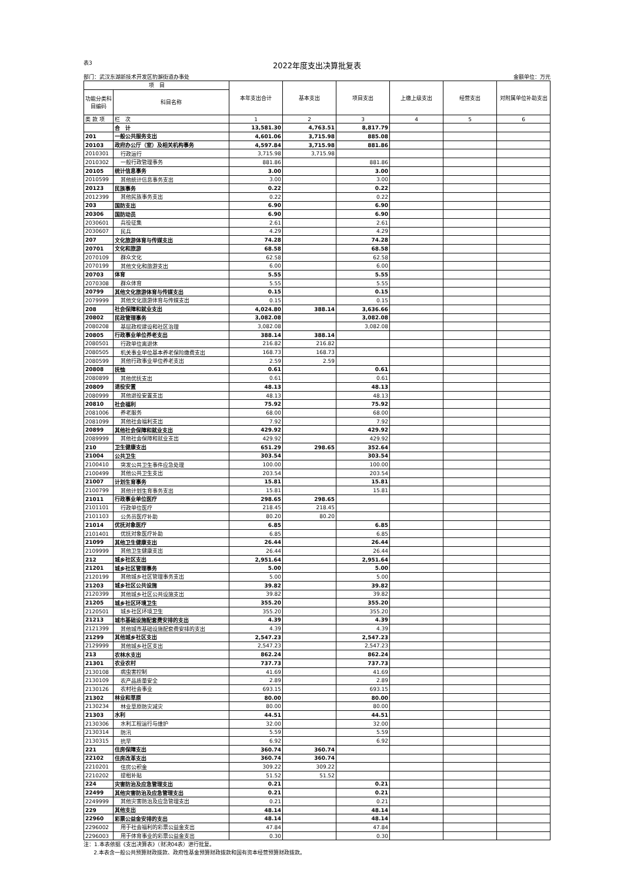表3
2022年度支出决算批复表
部门：武汉东湖新技术开发区豹澥街道办事处 金额单位：万元
| 项 目 | | 本年支出合计 | 基本支出 | 项目支出 | 上缴上级支出 | 经营支出 | 对附属单位补助支出 |
| --- | --- | --- | --- | --- | --- | --- | --- |
| 功能分类科目编码 | 科目名称 | | | | | | |
| 类 款 项 | 栏 次 | 1 | 2 | 3 | 4 | 5 | 6 |
| | 合 计 | 13,581.30 | 4,763.51 | 8,817.79 | | | |
| 201 | 一般公共服务支出 | 4,601.06 | 3,715.98 | 885.08 | | | |
| 20103 | 政府办公厅（室）及相关机构事务 | 4,597.84 | 3,715.98 | 881.86 | | | |
| 2010301 | 行政运行 | 3,715.98 | 3,715.98 | | | | |
| 2010302 | 一般行政管理事务 | 881.86 | | 881.86 | | | |
| 20105 | 统计信息事务 | 3.00 | | 3.00 | | | |
| 2010599 | 其他统计信息事务支出 | 3.00 | | 3.00 | | | |
| 20123 | 民族事务 | 0.22 | | 0.22 | | | |
| 2012399 | 其他民族事务支出 | 0.22 | | 0.22 | | | |
| 203 | 国防支出 | 6.90 | | 6.90 | | | |
| 20306 | 国防动员 | 6.90 | | 6.90 | | | |
| 2030601 | 兵役征集 | 2.61 | | 2.61 | | | |
| 2030607 | 民兵 | 4.29 | | 4.29 | | | |
| 207 | 文化旅游体育与传媒支出 | 74.28 | | 74.28 | | | |
| 20701 | 文化和旅游 | 68.58 | | 68.58 | | | |
| 2070109 | 群众文化 | 62.58 | | 62.58 | | | |
| 2070199 | 其他文化和旅游支出 | 6.00 | | 6.00 | | | |
| 20703 | 体育 | 5.55 | | 5.55 | | | |
| 2070308 | 群众体育 | 5.55 | | 5.55 | | | |
| 20799 | 其他文化旅游体育与传媒支出 | 0.15 | | 0.15 | | | |
| 2079999 | 其他文化旅游体育与传媒支出 | 0.15 | | 0.15 | | | |
| 208 | 社会保障和就业支出 | 4,024.80 | 388.14 | 3,636.66 | | | |
| 20802 | 民政管理事务 | 3,082.08 | | 3,082.08 | | | |
| 2080208 | 基层政权建设和社区治理 | 3,082.08 | | 3,082.08 | | | |
| 20805 | 行政事业单位养老支出 | 388.14 | 388.14 | | | | |
| 2080501 | 行政单位离退休 | 216.82 | 216.82 | | | | |
| 2080505 | 机关事业单位基本养老保险缴费支出 | 168.73 | 168.73 | | | | |
| 2080599 | 其他行政事业单位养老支出 | 2.59 | 2.59 | | | | |
| 20808 | 抚恤 | 0.61 | | 0.61 | | | |
| 2080899 | 其他优抚支出 | 0.61 | | 0.61 | | | |
| 20809 | 退役安置 | 48.13 | | 48.13 | | | |
| 2080999 | 其他退役安置支出 | 48.13 | | 48.13 | | | |
| 20810 | 社会福利 | 75.92 | | 75.92 | | | |
| 2081006 | 养老服务 | 68.00 | | 68.00 | | | |
| 2081099 | 其他社会福利支出 | 7.92 | | 7.92 | | | |
| 20899 | 其他社会保障和就业支出 | 429.92 | | 429.92 | | | |
| 2089999 | 其他社会保障和就业支出 | 429.92 | | 429.92 | | | |
| 210 | 卫生健康支出 | 651.29 | 298.65 | 352.64 | | | |
| 21004 | 公共卫生 | 303.54 | | 303.54 | | | |
| 2100410 | 突发公共卫生事件应急处理 | 100.00 | | 100.00 | | | |
| 2100499 | 其他公共卫生支出 | 203.54 | | 203.54 | | | |
| 21007 | 计划生育事务 | 15.81 | | 15.81 | | | |
| 2100799 | 其他计划生育事务支出 | 15.81 | | 15.81 | | | |
| 21011 | 行政事业单位医疗 | 298.65 | 298.65 | | | | |
| 2101101 | 行政单位医疗 | 218.45 | 218.45 | | | | |
| 2101103 | 公务员医疗补助 | 80.20 | 80.20 | | | | |
| 21014 | 优抚对象医疗 | 6.85 | | 6.85 | | | |
| 2101401 | 优抚对象医疗补助 | 6.85 | | 6.85 | | | |
| 21099 | 其他卫生健康支出 | 26.44 | | 26.44 | | | |
| 2109999 | 其他卫生健康支出 | 26.44 | | 26.44 | | | |
| 212 | 城乡社区支出 | 2,951.64 | | 2,951.64 | | | |
| 21201 | 城乡社区管理事务 | 5.00 | | 5.00 | | | |
| 2120199 | 其他城乡社区管理事务支出 | 5.00 | | 5.00 | | | |
| 21203 | 城乡社区公共设施 | 39.82 | | 39.82 | | | |
| 2120399 | 其他城乡社区公共设施支出 | 39.82 | | 39.82 | | | |
| 21205 | 城乡社区环境卫生 | 355.20 | | 355.20 | | | |
| 2120501 | 城乡社区环境卫生 | 355.20 | | 355.20 | | | |
| 21213 | 城市基础设施配套费安排的支出 | 4.39 | | 4.39 | | | |
| 2121399 | 其他城市基础设施配套费安排的支出 | 4.39 | | 4.39 | | | |
| 21299 | 其他城乡社区支出 | 2,547.23 | | 2,547.23 | | | |
| 2129999 | 其他城乡社区支出 | 2,547.23 | | 2,547.23 | | | |
| 213 | 农林水支出 | 862.24 | | 862.24 | | | |
| 21301 | 农业农村 | 737.73 | | 737.73 | | | |
| 2130108 | 病虫害控制 | 41.69 | | 41.69 | | | |
| 2130109 | 农产品质量安全 | 2.89 | | 2.89 | | | |
| 2130126 | 农村社会事业 | 693.15 | | 693.15 | | | |
| 21302 | 林业和草原 | 80.00 | | 80.00 | | | |
| 2130234 | 林业草原防灾减灾 | 80.00 | | 80.00 | | | |
| 21303 | 水利 | 44.51 | | 44.51 | | | |
| 2130306 | 水利工程运行与维护 | 32.00 | | 32.00 | | | |
| 2130314 | 防汛 | 5.59 | | 5.59 | | | |
| 2130315 | 抗旱 | 6.92 | | 6.92 | | | |
| 221 | 住房保障支出 | 360.74 | 360.74 | | | | |
| 22102 | 住房改革支出 | 360.74 | 360.74 | | | | |
| 2210201 | 住房公积金 | 309.22 | 309.22 | | | | |
| 2210202 | 提租补贴 | 51.52 | 51.52 | | | | |
| 224 | 灾害防治及应急管理支出 | 0.21 | | 0.21 | | | |
| 22499 | 其他灾害防治及应急管理支出 | 0.21 | | 0.21 | | | |
| 2249999 | 其他灾害防治及应急管理支出 | 0.21 | | 0.21 | | | |
| 229 | 其他支出 | 48.14 | | 48.14 | | | |
| 22960 | 彩票公益金安排的支出 | 48.14 | | 48.14 | | | |
| 2296002 | 用于社会福利的彩票公益金支出 | 47.84 | | 47.84 | | | |
| 2296003 | 用于体育事业的彩票公益金支出 | 0.30 | | 0.30 | | | |
注：1.本表依据《支出决算表》（财决04表）进行批复。
2.本表含一般公共预算财政拨款、政府性基金预算财政拨款和国有资本经营预算财政拨款。